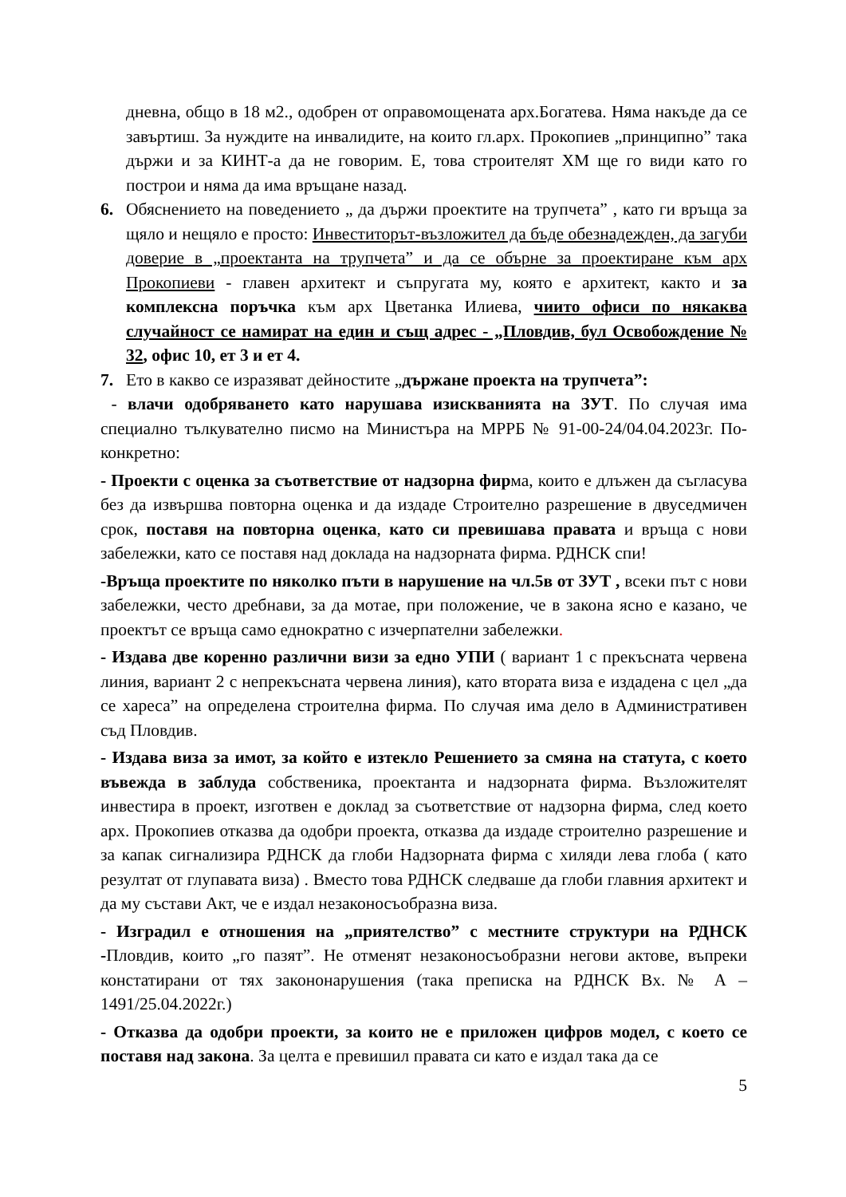дневна, общо в 18 м2., одобрен от оправомощената арх.Богатева. Няма накъде да се завъртиш. За нуждите на инвалидите, на които гл.арх. Прокопиев „принципно” така държи и за КИНТ-а да не говорим. Е, това строителят ХМ ще го види като го построи и няма да има връщане назад.
6. Обяснението на поведението „ да държи проектите на трупчета” , като ги връща за щяло и нещяло е просто: Инвеститорът-възложител да бъде обезнадежден, да загуби доверие в „проектанта на трупчета” и да се обърне за проектиране към арх Прокопиеви - главен архитект и съпругата му, която е архитект, както и за комплексна поръчка към арх Цветанка Илиева, чиито офиси по някаква случайност се намират на един и същ адрес - „Пловдив, бул Освобождение № 32, офис 10, ет 3 и ет 4.
7. Ето в какво се изразяват дейностите „държане проекта на трупчета”:
- влачи одобряването като нарушава изискванията на ЗУТ. По случая има специално тълкувателно писмо на Министъра на МРРБ № 91-00-24/04.04.2023г. По-конкретно:
- Проекти с оценка за съответствие от надзорна фирма, които е длъжен да съгласува без да извършва повторна оценка и да издаде Строително разрешение в двуседмичен срок, поставя на повторна оценка, като си превишава правата и връща с нови забележки, като се поставя над доклада на надзорната фирма. РДНСК спи!
-Връща проектите по няколко пъти в нарушение на чл.5в от ЗУТ , всеки път с нови забележки, често дребнави, за да мотае, при положение, че в закона ясно е казано, че проектът се връща само еднократно с изчерпателни забележки.
- Издава две коренно различни визи за едно УПИ ( вариант 1 с прекъсната червена линия, вариант 2 с непрекъсната червена линия), като втората виза е издадена с цел „да се хареса” на определена строителна фирма. По случая има дело в Административен съд Пловдив.
- Издава виза за имот, за който е изтекло Решението за смяна на статута, с което въвежда в заблуда собственика, проектанта и надзорната фирма. Възложителят инвестира в проект, изготвен е доклад за съответствие от надзорна фирма, след което арх. Прокопиев отказва да одобри проекта, отказва да издаде строително разрешение и за капак сигнализира РДНСК да глоби Надзорната фирма с хиляди лева глоба ( като резултат от глупавата виза) . Вместо това РДНСК следваше да глоби главния архитект и да му състави Акт, че е издал незаконосъобразна виза.
- Изградил е отношения на „приятелство” с местните структури на РДНСК -Пловдив, които „го пазят”. Не отменят незаконосъобразни негови актове, въпреки констатирани от тях закононарушения (така преписка на РДНСК Вх. № А – 1491/25.04.2022г.)
- Отказва да одобри проекти, за които не е приложен цифров модел, с което се поставя над закона. За целта е превишил правата си като е издал така да се
5